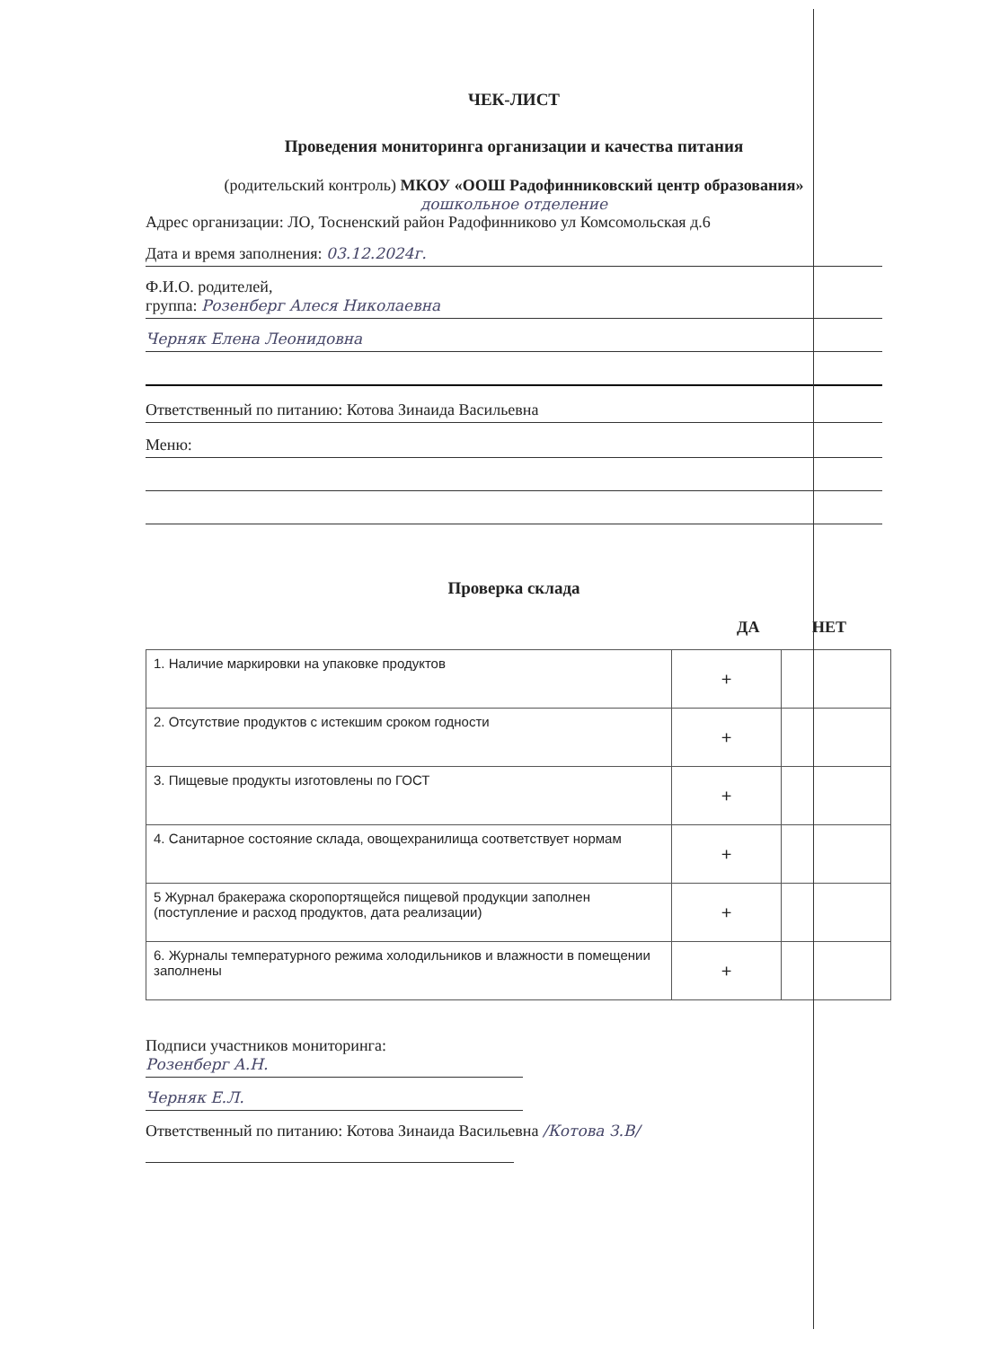ЧЕК-ЛИСТ
Проведения мониторинга организации и качества питания
(родительский контроль) МКОУ «ООШ Радофинниковский центр образования»
дошкольное отделение
Адрес организации: ЛО, Тосненский район Радофинниково ул Комсомольская д.6
Дата и время заполнения: 03.12.2024г.
Ф.И.О. родителей,
группа: Розенберг Алеся Николаевна
Черняк Елена Леонидовна
Ответственный по питанию: Котова Зинаида Васильевна
Меню:
Проверка склада
ДА НЕТ
| 1. Наличие маркировки на упаковке продуктов | + | |
| 2. Отсутствие продуктов с истекшим сроком годности | + | |
| 3. Пищевые продукты изготовлены по ГОСТ | + | |
| 4. Санитарное состояние склада, овощехранилища соответствует нормам | + | |
| 5 Журнал бракеража скоропортящейся пищевой продукции заполнен (поступление и расход продуктов, дата реализации) | + | |
| 6. Журналы температурного режима холодильников и влажности в помещении заполнены | + | |
Подписи участников мониторинга:
Розенберг А.Н.
Черняк Е.Л.
Ответственный по питанию: Котова Зинаида Васильевна /Котова З.В/